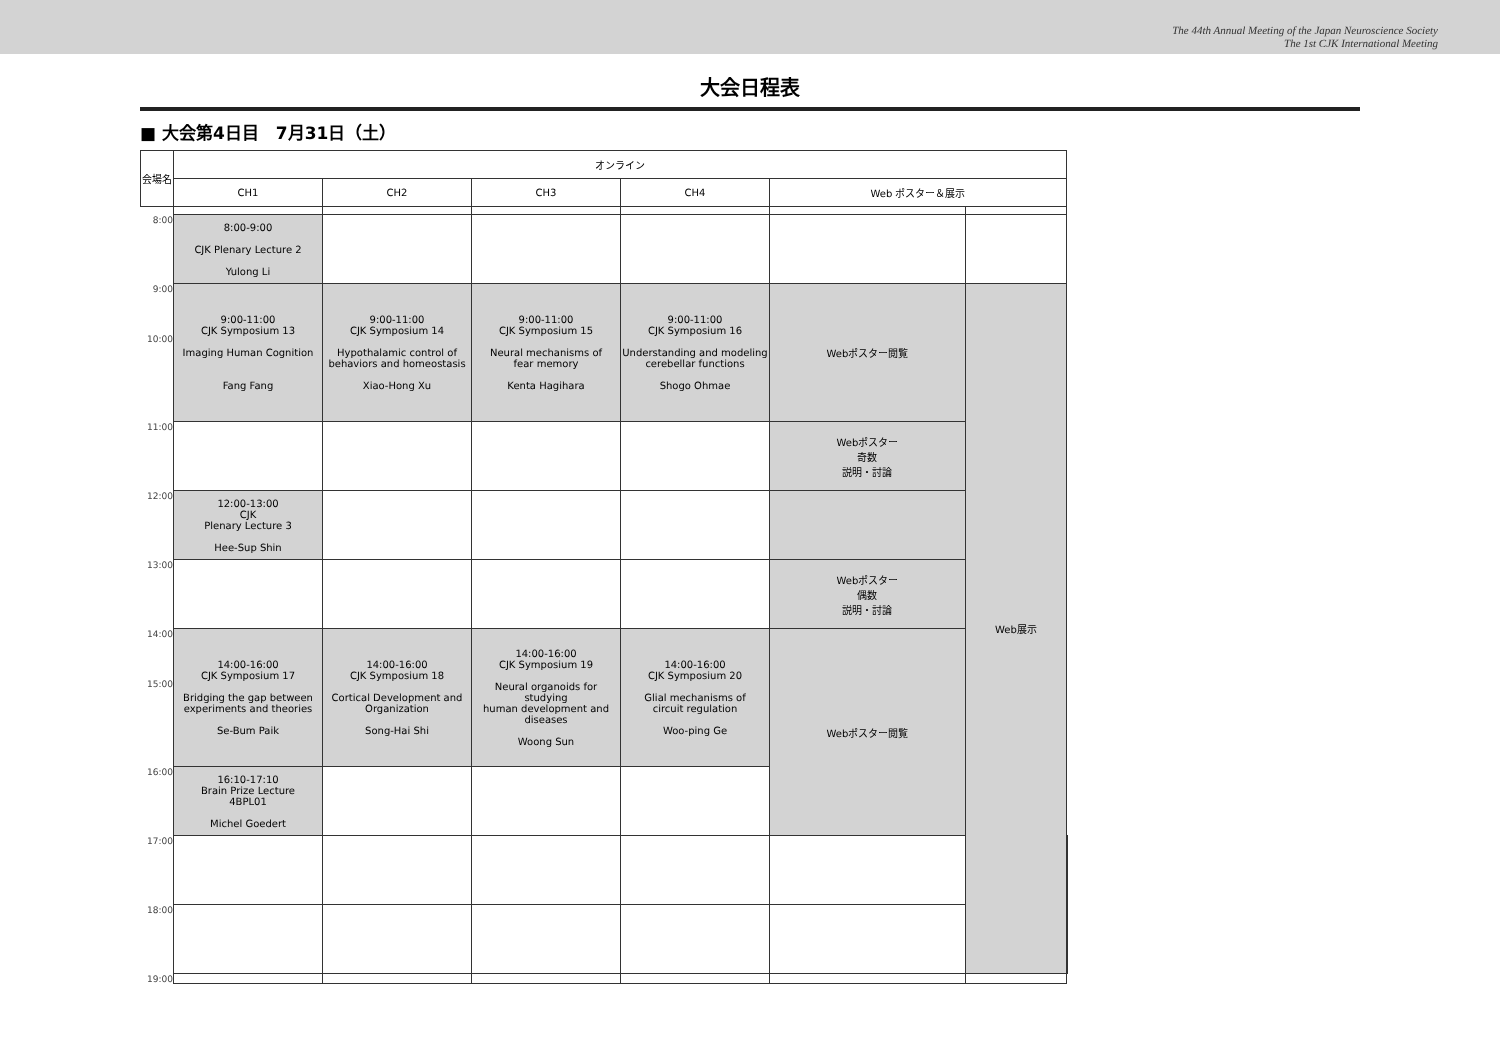The 44th Annual Meeting of the Japan Neuroscience Society
The 1st CJK International Meeting
大会日程表
■ 大会第4日目　7月31日（土）
| 会場名 | オンライン | | | | | | |
| --- | --- | --- | --- | --- | --- | --- | --- |
| | CH1 | CH2 | CH3 | CH4 | Web ポスター＆展示 | | |
| 8:00 | 8:00-9:00 CJK Plenary Lecture 2 Yulong Li | | | | | | |
| 9:00 10:00 | 9:00-11:00 CJK Symposium 13 Imaging Human Cognition Fang Fang | 9:00-11:00 CJK Symposium 14 Hypothalamic control of behaviors and homeostasis Xiao-Hong Xu | 9:00-11:00 CJK Symposium 15 Neural mechanisms of fear memory Kenta Hagihara | 9:00-11:00 CJK Symposium 16 Understanding and modeling cerebellar functions Shogo Ohmae | Webポスター閲覧 | Web展示 | |
| 11:00 | | | | | Webポスター 奇数 説明・討論 | | |
| 12:00 | 12:00-13:00 CJK Plenary Lecture 3 Hee-Sup Shin | | | | | | |
| 13:00 | | | | | Webポスター 偶数 説明・討論 | | |
| 14:00 15:00 | 14:00-16:00 CJK Symposium 17 Bridging the gap between experiments and theories Se-Bum Paik | 14:00-16:00 CJK Symposium 18 Cortical Development and Organization Song-Hai Shi | 14:00-16:00 CJK Symposium 19 Neural organoids for studying human development and diseases Woong Sun | 14:00-16:00 CJK Symposium 20 Glial mechanisms of circuit regulation Woo-ping Ge | Webポスター閲覧 | | |
| 16:00 | 16:10-17:10 Brain Prize Lecture 4BPL01 Michel Goedert | | | | | | |
| 17:00 | | | | | | | |
| 18:00 | | | | | | | |
| 19:00 | | | | | | | |